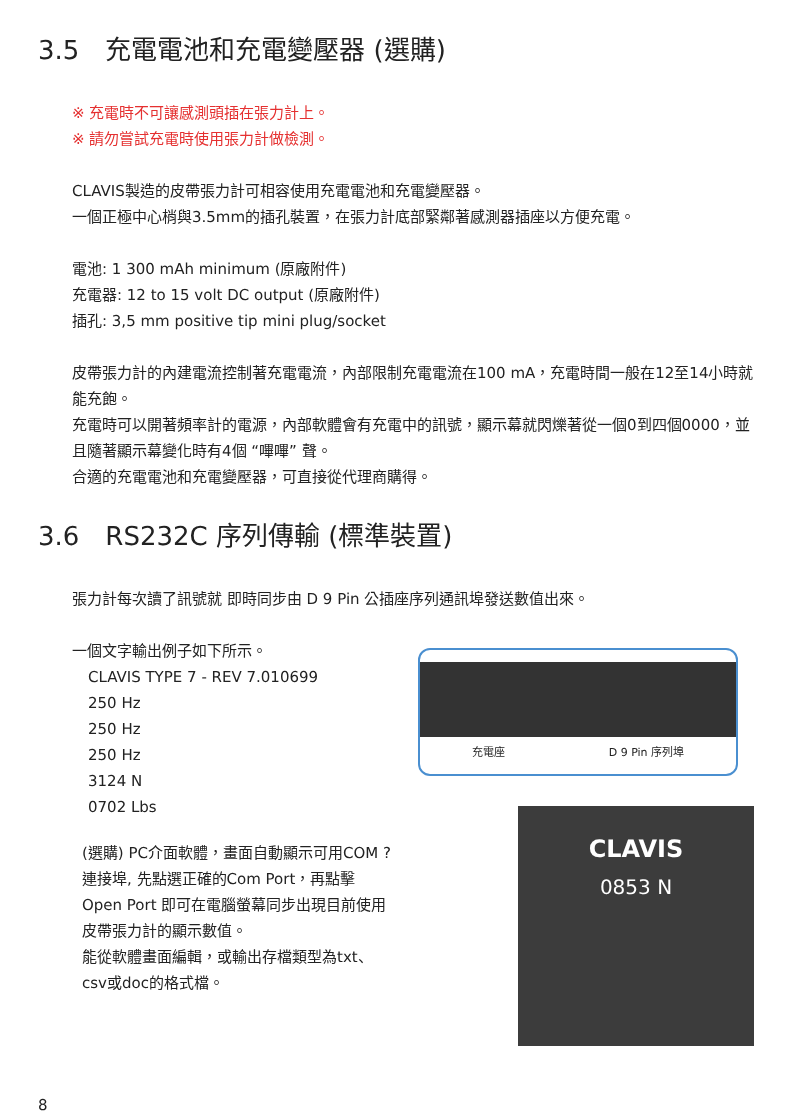3.5　充電電池和充電變壓器 (選購)
※ 充電時不可讓感測頭插在張力計上。
※ 請勿嘗試充電時使用張力計做檢測。
CLAVIS製造的皮帶張力計可相容使用充電電池和充電變壓器。
一個正極中心梢與3.5mm的插孔裝置，在張力計底部緊鄰著感測器插座以方便充電。
電池: 1 300 mAh minimum (原廠附件)
充電器: 12 to 15 volt DC output (原廠附件)
插孔: 3,5 mm positive tip mini plug/socket
皮帶張力計的內建電流控制著充電電流，內部限制充電電流在100 mA，充電時間一般在12至14小時就能充飽。
充電時可以開著頻率計的電源，內部軟體會有充電中的訊號，顯示幕就閃爍著從一個0到四個0000，並且隨著顯示幕變化時有4個 “嗶嗶” 聲。
合適的充電電池和充電變壓器，可直接從代理商購得。
3.6　RS232C 序列傳輸 (標準裝置)
張力計每次讀了訊號就 即時同步由 D 9 Pin 公插座序列通訊埠發送數值出來。
一個文字輸出例子如下所示。
CLAVIS TYPE 7 - REV 7.010699
250 Hz
250 Hz
250 Hz
3124 N
0702 Lbs
(選購) PC介面軟體，畫面自動顯示可用COM ?連接埠, 先點選正確的Com Port，再點擊Open Port 即可在電腦螢幕同步出現目前使用皮帶張力計的顯示數值。
能從軟體畫面編輯，或輸出存檔類型為txt、csv或doc的格式檔。
充電座 D 9 Pin 序列埠
CLAVIS
0853 N
8